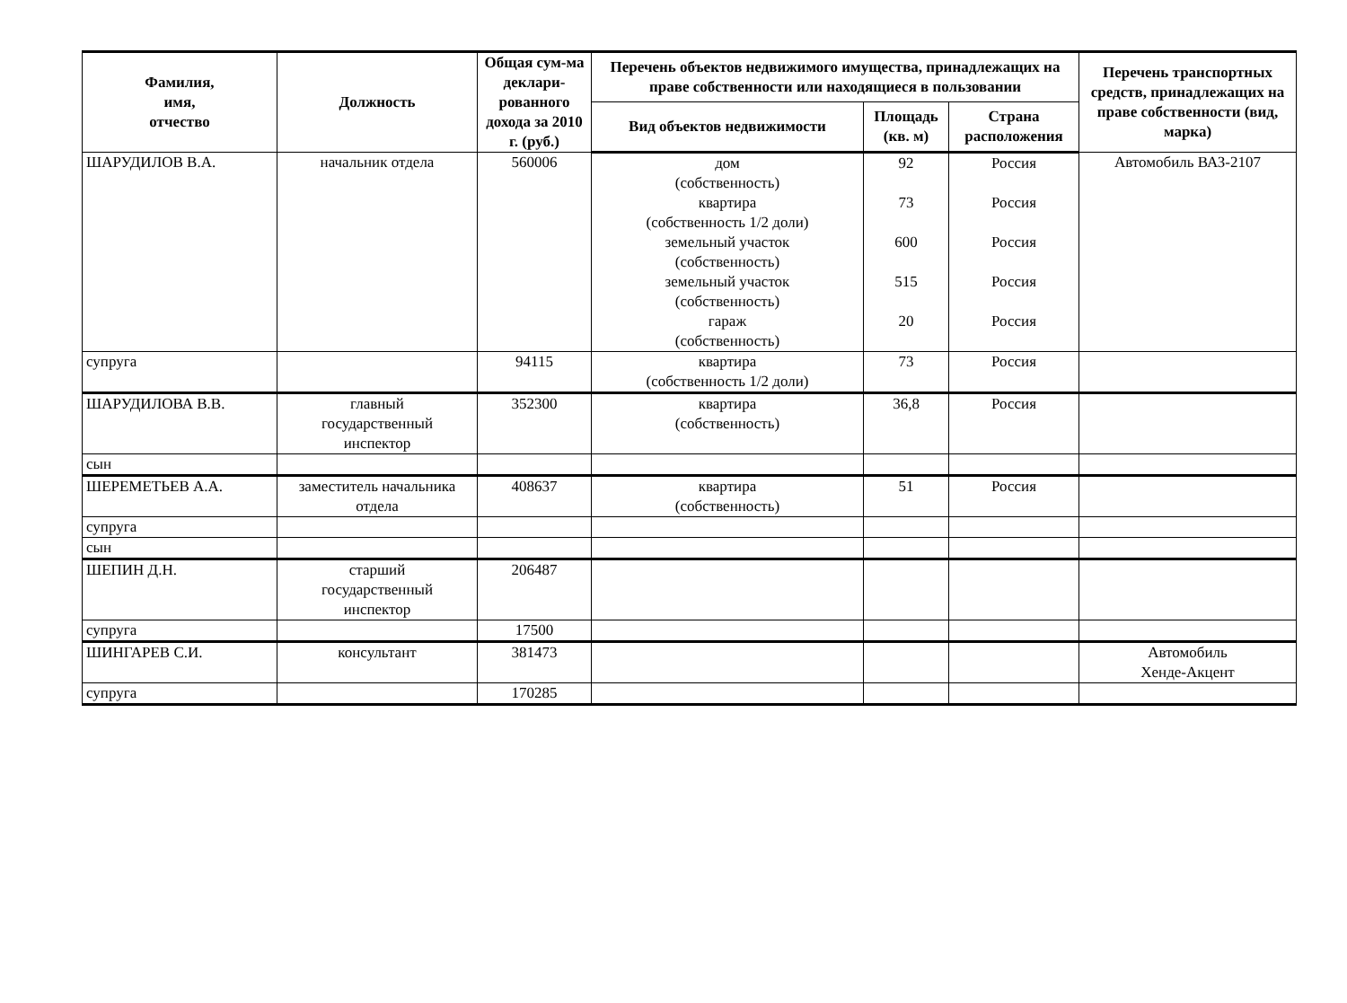| Фамилия, имя, отчество | Должность | Общая сум-ма деклари-рованного дохода за 2010 г. (руб.) | Перечень объектов недвижимого имущества, принадлежащих на праве собственности или находящиеся в пользовании | | | Перечень транспортных средств, принадлежащих на праве собственности (вид, марка) |
| --- | --- | --- | --- | --- | --- | --- |
| | | | Вид объектов недвижимости | Площадь (кв. м) | Страна расположения | |
| ШАРУДИЛОВ В.А. | начальник отдела | 560006 | дом (собственность) квартира (собственность 1/2 доли) земельный участок (собственность) земельный участок (собственность) гараж (собственность) | 92 73 600 515 20 | Россия Россия Россия Россия Россия | Автомобиль ВАЗ-2107 |
| супруга | | 94115 | квартира (собственность 1/2 доли) | 73 | Россия | |
| ШАРУДИЛОВА В.В. | главный государственный инспектор | 352300 | квартира (собственность) | 36,8 | Россия | |
| сын | | | | | | |
| ШЕРЕМЕТЬЕВ А.А. | заместитель начальника отдела | 408637 | квартира (собственность) | 51 | Россия | |
| супруга | | | | | | |
| сын | | | | | | |
| ШЕПИН Д.Н. | старший государственный инспектор | 206487 | | | | |
| супруга | | 17500 | | | | |
| ШИНГАРЕВ С.И. | консультант | 381473 | | | | Автомобиль Хенде-Акцент |
| супруга | | 170285 | | | | |